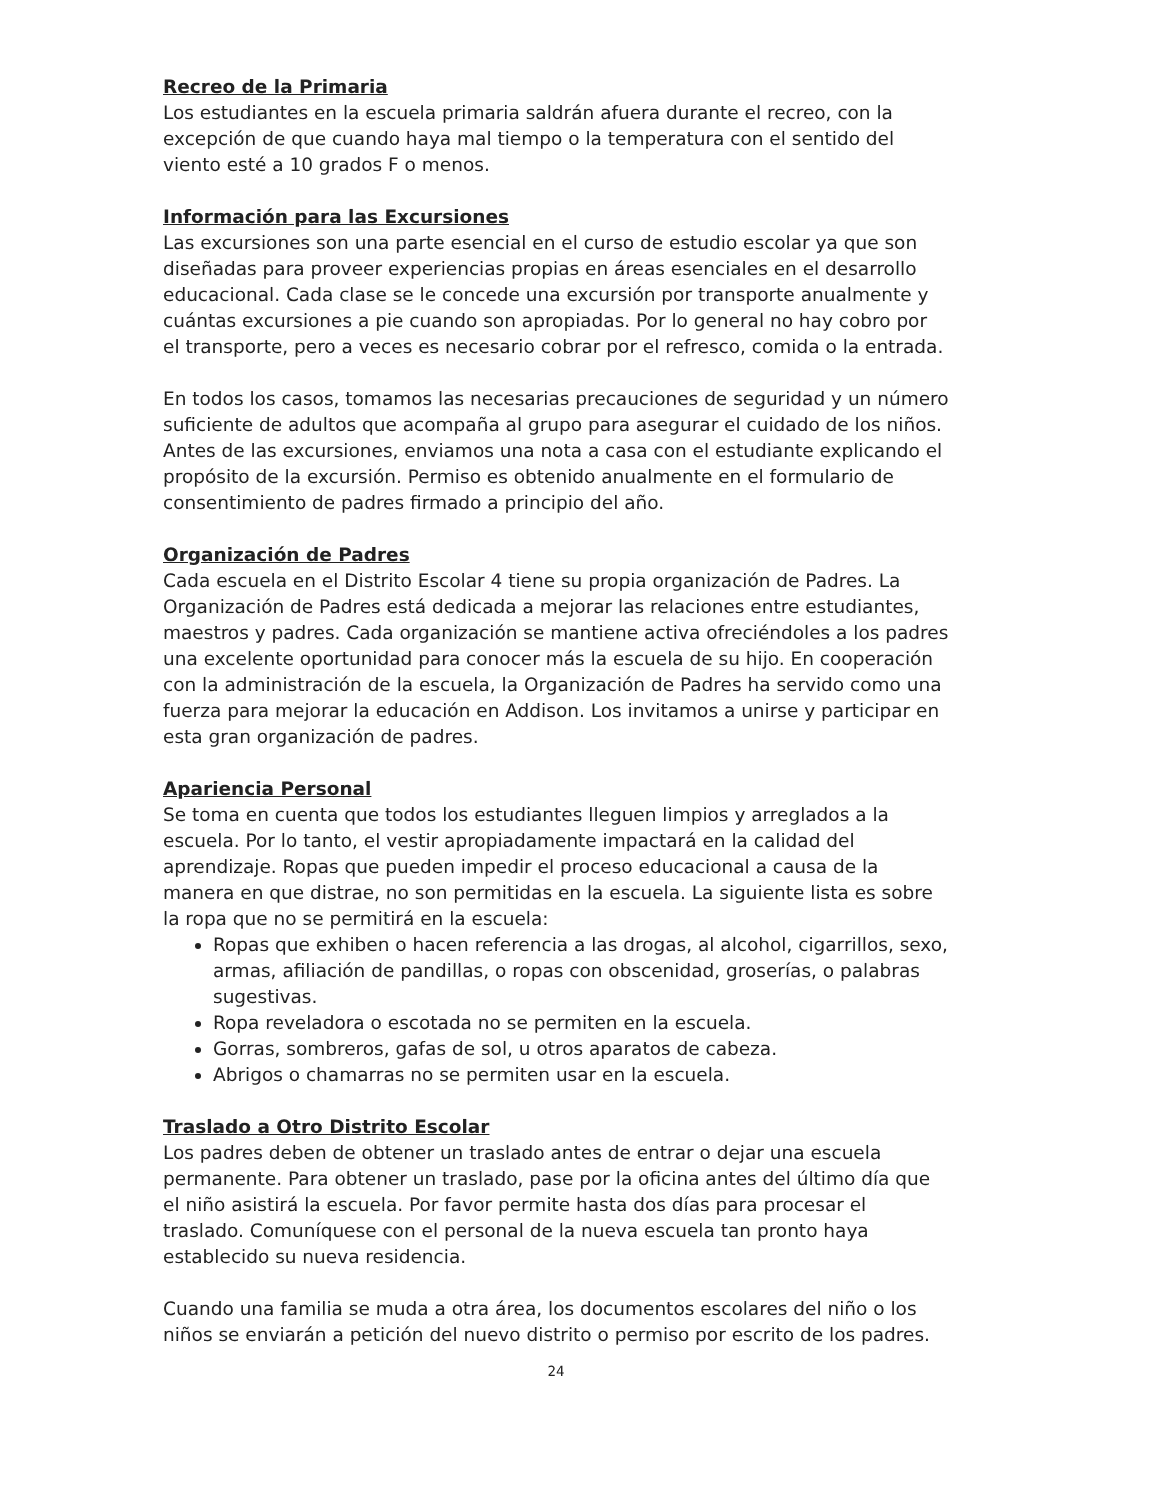Recreo de la Primaria
Los estudiantes en la escuela primaria saldrán afuera durante el recreo, con la excepción de que cuando haya mal tiempo o la temperatura con el sentido del viento esté a 10 grados F o menos.
Información para las Excursiones
Las excursiones son una parte esencial en el curso de estudio escolar ya que son diseñadas para proveer experiencias propias en áreas esenciales en el desarrollo educacional. Cada clase se le concede una excursión por transporte anualmente y cuántas excursiones a pie cuando son apropiadas. Por lo general no hay cobro por el transporte, pero a veces es necesario cobrar por el refresco, comida o la entrada.
En todos los casos, tomamos las necesarias precauciones de seguridad y un número suficiente de adultos que acompaña al grupo para asegurar el cuidado de los niños. Antes de las excursiones, enviamos una nota a casa con el estudiante explicando el propósito de la excursión. Permiso es obtenido anualmente en el formulario de consentimiento de padres firmado a principio del año.
Organización de Padres
Cada escuela en el Distrito Escolar 4 tiene su propia organización de Padres. La Organización de Padres está dedicada a mejorar las relaciones entre estudiantes, maestros y padres. Cada organización se mantiene activa ofreciéndoles a los padres una excelente oportunidad para conocer más la escuela de su hijo. En cooperación con la administración de la escuela, la Organización de Padres ha servido como una fuerza para mejorar la educación en Addison. Los invitamos a unirse y participar en esta gran organización de padres.
Apariencia Personal
Se toma en cuenta que todos los estudiantes lleguen limpios y arreglados a la escuela. Por lo tanto, el vestir apropiadamente impactará en la calidad del aprendizaje. Ropas que pueden impedir el proceso educacional a causa de la manera en que distrae, no son permitidas en la escuela. La siguiente lista es sobre la ropa que no se permitirá en la escuela:
Ropas que exhiben o hacen referencia a las drogas, al alcohol, cigarrillos, sexo, armas, afiliación de pandillas, o ropas con obscenidad, groserías, o palabras sugestivas.
Ropa reveladora o escotada no se permiten en la escuela.
Gorras, sombreros, gafas de sol, u otros aparatos de cabeza.
Abrigos o chamarras no se permiten usar en la escuela.
Traslado a Otro Distrito Escolar
Los padres deben de obtener un traslado antes de entrar o dejar una escuela permanente. Para obtener un traslado, pase por la oficina antes del último día que el niño asistirá la escuela. Por favor permite hasta dos días para procesar el traslado. Comuníquese con el personal de la nueva escuela tan pronto haya establecido su nueva residencia.
Cuando una familia se muda a otra área, los documentos escolares del niño o los niños se enviarán a petición del nuevo distrito o permiso por escrito de los padres.
24